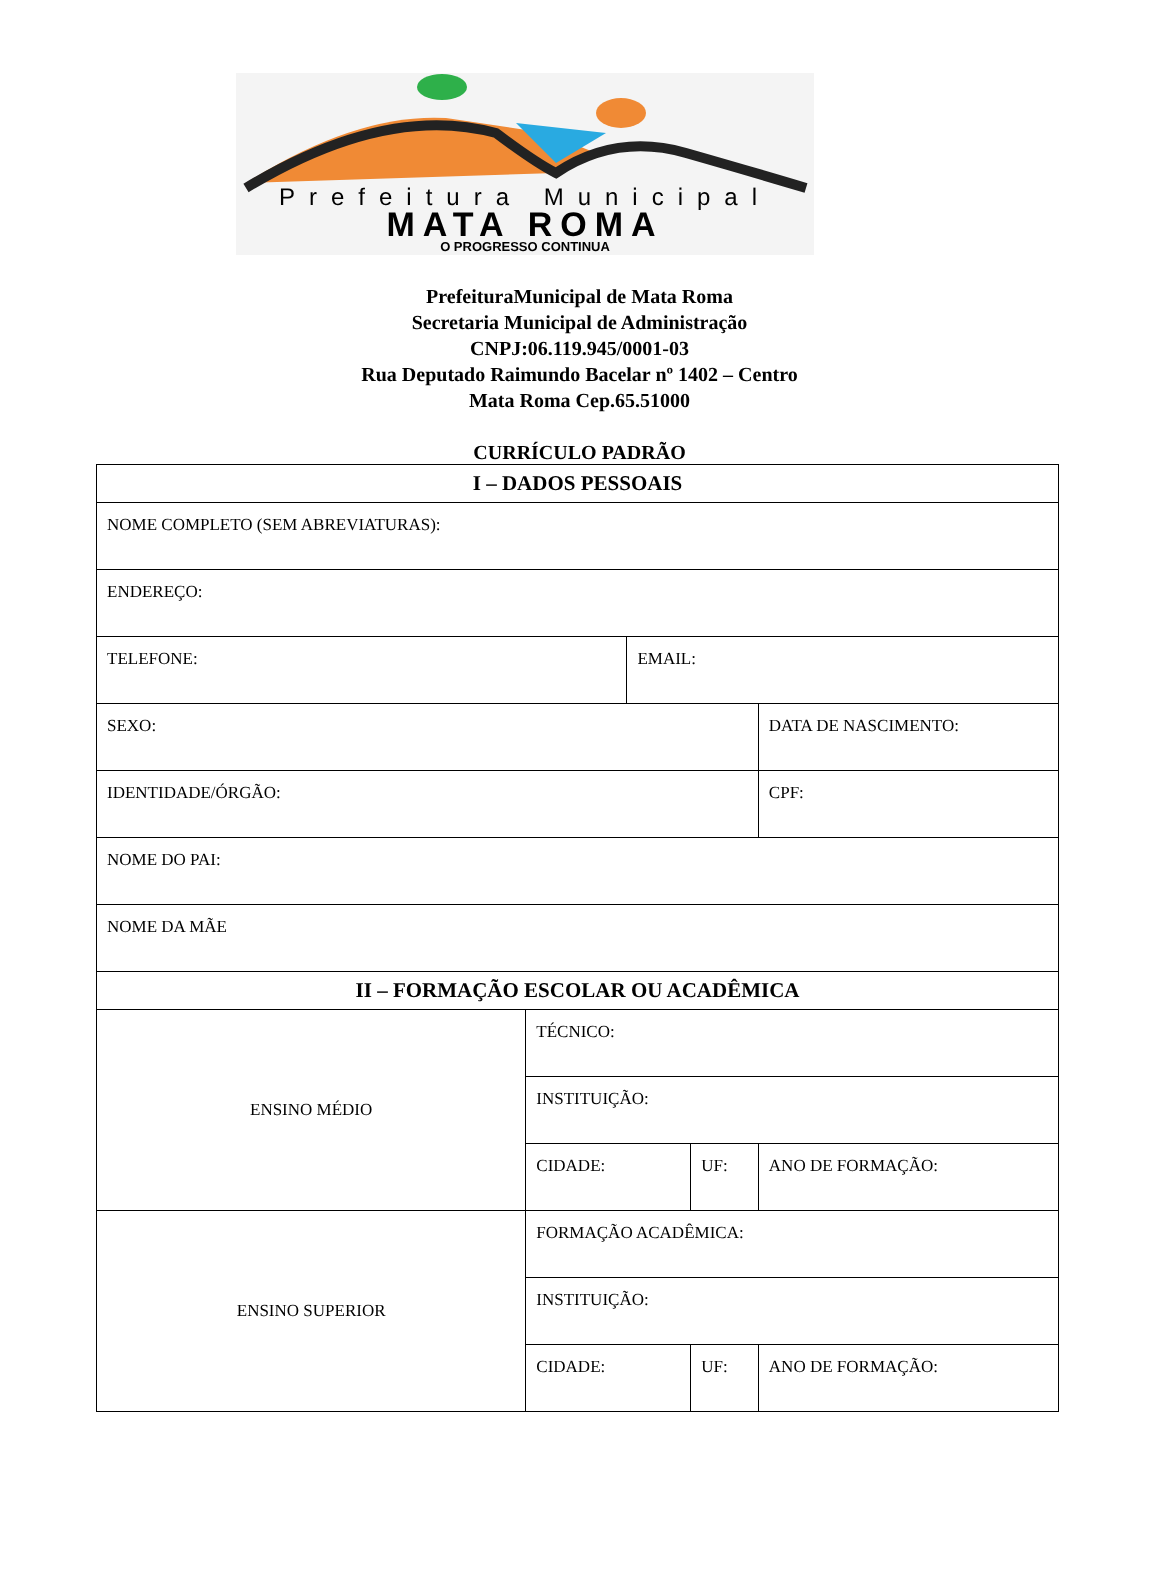Prefeitura Municipal
MATA ROMA
O PROGRESSO CONTINUA
PrefeituraMunicipal de Mata Roma
Secretaria Municipal de Administração
CNPJ:06.119.945/0001-03
Rua Deputado Raimundo Bacelar nº 1402 – Centro
Mata Roma Cep.65.51000
CURRÍCULO PADRÃO
| I – DADOS PESSOAIS | | | | |
| NOME COMPLETO (SEM ABREVIATURAS): | | | | |
| ENDEREÇO: | | | | |
| TELEFONE: | | EMAIL: | | |
| SEXO: | | | | DATA DE NASCIMENTO: |
| IDENTIDADE/ÓRGÃO: | | | | CPF: |
| NOME DO PAI: | | | | |
| NOME DA MÃE | | | | |
| II – FORMAÇÃO ESCOLAR OU ACADÊMICA | | | | |
| ENSINO MÉDIO | TÉCNICO: | | | |
| | INSTITUIÇÃO: | | | |
| | CIDADE: | | UF: | ANO DE FORMAÇÃO: |
| ENSINO SUPERIOR | FORMAÇÃO ACADÊMICA: | | | |
| | INSTITUIÇÃO: | | | |
| | CIDADE: | | UF: | ANO DE FORMAÇÃO: |